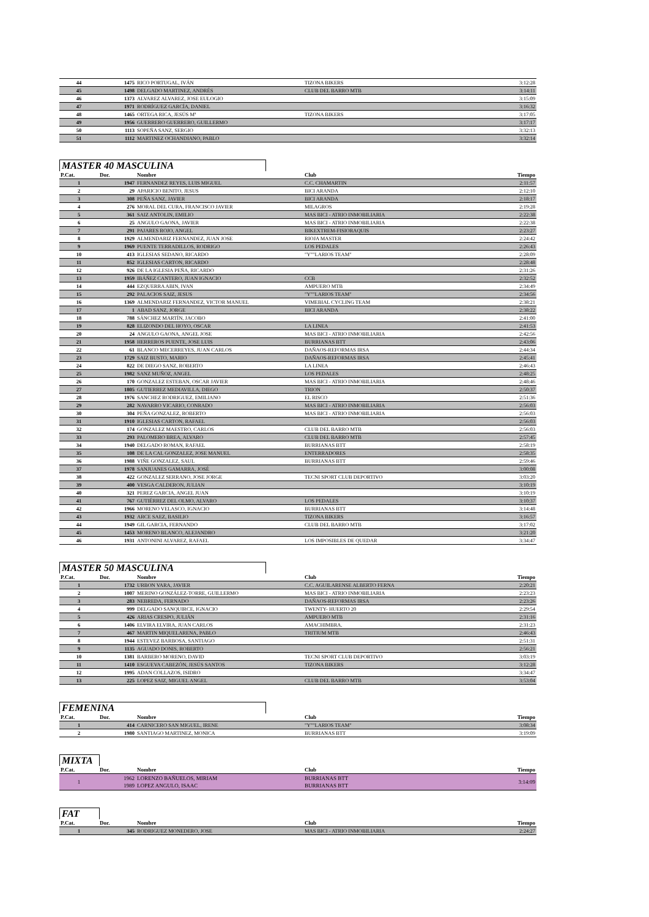| 44 | 1475 | RICO PORTUGAL, IVÁN | TIZONA BIKERS | 3:12:28 |
| 45 | 1498 | DELGADO MARTINEZ, ANDRÉS | CLUB DEL BARRO MTB | 3:14:11 |
| 46 | 1373 | ALVAREZ ALVAREZ, JOSE EULOGIO | | 3:15:09 |
| 47 | 1971 | RODRÍGUEZ GARCÍA, DANIEL | | 3:16:32 |
| 48 | 1465 | ORTEGA RICA, JESÚS Mª | TIZONA BIKERS | 3:17:05 |
| 49 | 1956 | GUERRERO GUERRERO, GUILLERMO | | 3:17:17 |
| 50 | 1113 | SOPEÑA SANZ, SERGIO | | 3:32:13 |
| 51 | 1112 | MARTINEZ OCHANDIANO, PABLO | | 3:32:14 |
MASTER 40 MASCULINA
| P.Cat. | Dor. | Nombre | Club | Tiempo |
| --- | --- | --- | --- | --- |
| 1 | 1947 | FERNANDEZ REYES, LUIS MIGUEL | C.C. CHAMARTIN | 2:11:57 |
| 2 | 29 | APARICIO BENITO, JESUS | BICI ARANDA | 2:12:10 |
| 3 | 308 | PEÑA SANZ, JAVIER | BICI ARANDA | 2:18:17 |
| 4 | 276 | MORAL DEL CURA, FRANCISCO JAVIER | MILAGROS | 2:19:28 |
| 5 | 361 | SAIZ ANTOLIN, EMILIO | MAS BICI - ATRIO INMOBILIARIA | 2:22:38 |
| 6 | 25 | ANGULO GAONA, JAVIER | MAS BICI - ATRIO INMOBILIARIA | 2:22:38 |
| 7 | 291 | PAJARES ROJO, ANGEL | BIKEXTREM-FISIORAQUIS | 2:23:27 |
| 8 | 1929 | ALMENDARIZ FERNANDEZ, JUAN JOSE | RIOJA MASTER | 2:24:42 |
| 9 | 1969 | PUENTE TERRADILLOS, RODRIGO | LOS PEDALES | 2:26:43 |
| 10 | 413 | IGLESIAS SEDANO, RICARDO | "Y""LARIOS TEAM" | 2:28:09 |
| 11 | 852 | IGLESIAS CARTON, RICARDO | | 2:28:48 |
| 12 | 926 | DE LA IGLESIA PEÑA, RICARDO | | 2:31:26 |
| 13 | 1959 | IBÁÑEZ CANTERO, JUAN IGNACIO | CCB | 2:32:52 |
| 14 | 444 | EZQUERRA ABIN, IVAN | AMPUERO MTB | 2:34:49 |
| 15 | 292 | PALACIOS SAIZ, JESUS | "Y""LARIOS TEAM" | 2:34:56 |
| 16 | 1369 | ALMENDARIZ FERNANDEZ, VICTOR MANUEL | VIMEBIAL CYCLING TEAM | 2:38:21 |
| 17 | 1 | ABAD SANZ, JORGE | BICI ARANDA | 2:38:22 |
| 18 | 788 | SÁNCHEZ MARTÍN, JACOBO | | 2:41:00 |
| 19 | 828 | ELIZONDO DEL HOYO, OSCAR | LA LINEA | 2:41:53 |
| 20 | 24 | ANGULO GAONA, ANGEL JOSE | MAS BICI - ATRIO INMOBILIARIA | 2:42:56 |
| 21 | 1958 | HERREROS PUENTE, JOSE LUIS | BURRIANAS BTT | 2:43:06 |
| 22 | 61 | BLANCO MECERREYES, JUAN CARLOS | DAÑAOS-REFORMAS IRSA | 2:44:34 |
| 23 | 1729 | SAIZ BUSTO, MARIO | DAÑAOS-REFORMAS IRSA | 2:45:41 |
| 24 | 822 | DE DIEGO SANZ, ROBERTO | LA LINEA | 2:46:43 |
| 25 | 1982 | SANZ MUÑOZ, ANGEL | LOS PEDALES | 2:48:25 |
| 26 | 170 | GONZALEZ ESTEBAN, OSCAR JAVIER | MAS BICI - ATRIO INMOBILIARIA | 2:48:46 |
| 27 | 1805 | GUTIERREZ MEDIAVILLA, DIEGO | TRION | 2:50:37 |
| 28 | 1976 | SANCHEZ RODRIGUEZ, EMILIANO | EL RISCO | 2:51:36 |
| 29 | 282 | NAVARRO VICARIO, CONRADO | MAS BICI - ATRIO INMOBILIARIA | 2:56:03 |
| 30 | 304 | PEÑA GONZALEZ, ROBERTO | MAS BICI - ATRIO INMOBILIARIA | 2:56:03 |
| 31 | 1910 | IGLESIAS CARTON, RAFAEL | | 2:56:03 |
| 32 | 174 | GONZALEZ MAESTRO, CARLOS | CLUB DEL BARRO MTB | 2:56:03 |
| 33 | 293 | PALOMERO BREA, ALVARO | CLUB DEL BARRO MTB | 2:57:45 |
| 34 | 1940 | DELGADO ROMAN, RAFAEL | BURRIANAS BTT | 2:58:19 |
| 35 | 108 | DE LA CAL GONZALEZ, JOSE MANUEL | ENTERRADORES | 2:58:35 |
| 36 | 1988 | VIÑE GONZALEZ, SAUL | BURRIANAS BTT | 2:59:46 |
| 37 | 1978 | SANJUANES GAMARRA, JOSÉ | | 3:00:08 |
| 38 | 422 | GONZALEZ SERRANO, JOSE JORGE | TECNI SPORT CLUB DEPORTIVO | 3:03:20 |
| 39 | 400 | VESGA CALDERON, JULIAN | | 3:10:19 |
| 40 | 321 | PEREZ GARCIA, ANGEL JUAN | | 3:10:19 |
| 41 | 767 | GUTIÉRREZ DEL OLMO, ALVARO | LOS PEDALES | 3:10:37 |
| 42 | 1966 | MORENO VELASCO, IGNACIO | BURRIANAS BTT | 3:14:48 |
| 43 | 1932 | ARCE SAEZ, BASILIO | TIZONA BIKERS | 3:16:57 |
| 44 | 1949 | GIL GARCIA, FERNANDO | CLUB DEL BARRO MTB | 3:17:02 |
| 45 | 1453 | MORENO BLANCO, ALEJANDRO | | 3:21:20 |
| 46 | 1931 | ANTONINI ALVAREZ, RAFAEL | LOS IMPOSIBLES DE QUEDAR | 3:34:47 |
MASTER 50 MASCULINA
| P.Cat. | Dor. | Nombre | Club | Tiempo |
| --- | --- | --- | --- | --- |
| 1 | 1732 | URBON VARA, JAVIER | C.C. AGUILARENSE ALBERTO FERNA | 2:20:21 |
| 2 | 1007 | MERINO GONZÁLEZ-TORRE, GUILLERMO | MAS BICI - ATRIO INMOBILIARIA | 2:23:23 |
| 3 | 283 | NEBREDA, FERNADO | DAÑAOS-REFORMAS IRSA | 2:23:26 |
| 4 | 999 | DELGADO SANQUIRCE, IGNACIO | TWENTY- HUERTO 20 | 2:29:54 |
| 5 | 426 | ARIAS CRESPO, JULIÁN | AMPUERO MTB | 2:31:16 |
| 6 | 1406 | ELVIRA ELVIRA, JUAN CARLOS | AMACHIMBRA. | 2:31:23 |
| 7 | 467 | MARTIN MIQUELARENA, PABLO | TRITIUM MTB | 2:46:43 |
| 8 | 1944 | ESTEVEZ BARBOSA, SANTIAGO | | 2:51:31 |
| 9 | 1135 | AGUADO DONIS, ROBERTO | | 2:56:21 |
| 10 | 1381 | BARBERO MORENO, DAVID | TECNI SPORT CLUB DEPORTIVO | 3:03:19 |
| 11 | 1410 | ESGUEVA CABEZÓN, JESÚS SANTOS | TIZONA BIKERS | 3:12:28 |
| 12 | 1995 | ADAN COLLAZOS, ISIDRO | | 3:34:47 |
| 13 | 225 | LOPEZ SAIZ, MIGUEL ANGEL | CLUB DEL BARRO MTB | 3:53:04 |
FEMENINA
| P.Cat. | Dor. | Nombre | Club | Tiempo |
| --- | --- | --- | --- | --- |
| 1 | 414 | CARNICERO SAN MIGUEL, IRENE | "Y""LARIOS TEAM" | 3:08:34 |
| 2 | 1980 | SANTIAGO MARTINEZ, MONICA | BURRIANAS BTT | 3:19:09 |
MIXTA
| P.Cat. | Dor. | Nombre | Club | Tiempo |
| --- | --- | --- | --- | --- |
| 1 | 1962 1989 | LORENZO BAÑUELOS, MIRIAM LOPEZ ANGULO, ISAAC | BURRIANAS BTT BURRIANAS BTT | 3:14:09 |
FAT
| P.Cat. | Dor. | Nombre | Club | Tiempo |
| --- | --- | --- | --- | --- |
| 1 | 345 | RODRIGUEZ MONEDERO, JOSE | MAS BICI - ATRIO INMOBILIARIA | 2:24:27 |